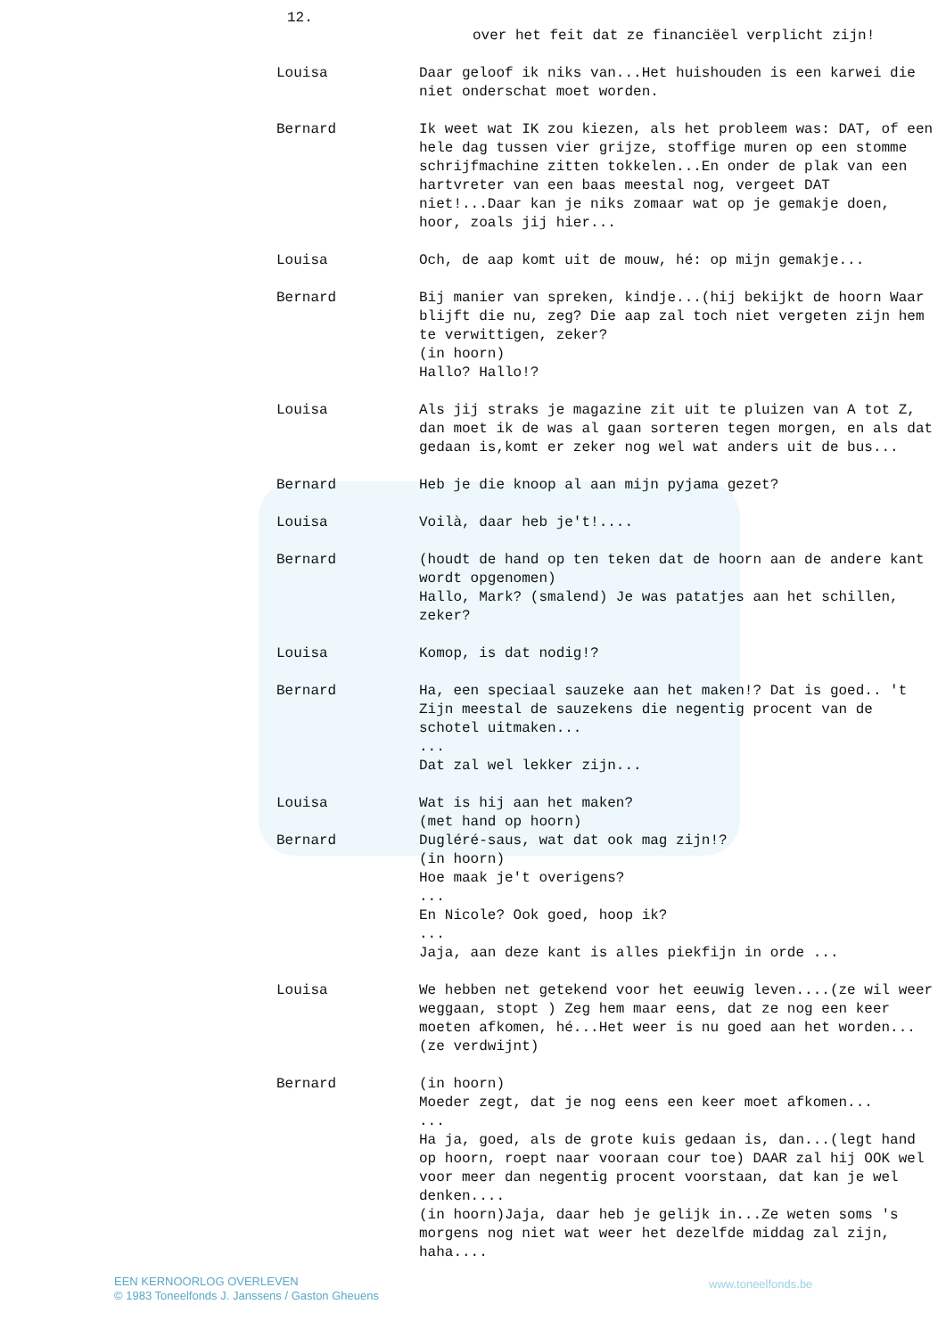12.
over het feit dat ze financiëel verplicht zijn!
Louisa Daar geloof ik niks van...Het huishouden is een karwei die niet onderschat moet worden.
Bernard Ik weet wat IK zou kiezen, als het probleem was: DAT, of een hele dag tussen vier grijze, stoffige muren op een stomme schrijfmachine zitten tokkelen...En onder de plak van een hartvreter van een baas meestal nog, vergeet DAT niet!...Daar kan je niks zomaar wat op je gemakje doen, hoor, zoals jij hier...
Louisa Och, de aap komt uit de mouw, hé: op mijn gemakje...
Bernard Bij manier van spreken, kindje...(hij bekijkt de hoorn Waar blijft die nu, zeg? Die aap zal toch niet vergeten zijn hem te verwittigen, zeker?
(in hoorn)
Hallo? Hallo!?
Louisa Als jij straks je magazine zit uit te pluizen van A tot Z, dan moet ik de was al gaan sorteren tegen morgen, en als dat gedaan is,komt er zeker nog wel wat anders uit de bus...
Bernard Heb je die knoop al aan mijn pyjama gezet?
Louisa Voilà, daar heb je't!....
Bernard (houdt de hand op ten teken dat de hoorn aan de andere kant wordt opgenomen)
Hallo, Mark? (smalend) Je was patatjes aan het schillen, zeker?
Louisa Komop, is dat nodig!?
Bernard Ha, een speciaal sauzeke aan het maken!? Dat is goed.. 't Zijn meestal de sauzekens die negentig procent van de schotel uitmaken...
...
Dat zal wel lekker zijn...
Louisa Wat is hij aan het maken?
(met hand op hoorn)
Bernard Dugléré-saus, wat dat ook mag zijn!?
(in hoorn)
Hoe maak je't overigens?
...
En Nicole? Ook goed, hoop ik?
...
Jaja, aan deze kant is alles piekfijn in orde ...
Louisa We hebben net getekend voor het eeuwig leven....(ze wil weer weggaan, stopt ) Zeg hem maar eens, dat ze nog een keer moeten afkomen, hé...Het weer is nu goed aan het worden...(ze verdwijnt)
Bernard (in hoorn)
Moeder zegt, dat je nog eens een keer moet afkomen...
...
Ha ja, goed, als de grote kuis gedaan is, dan...(legt hand op hoorn, roept naar vooraan cour toe) DAAR zal hij OOK wel voor meer dan negentig procent voorstaan, dat kan je wel denken....
(in hoorn)Jaja, daar heb je gelijk in...Ze weten soms 's morgens nog niet wat weer het dezelfde middag zal zijn, haha....
EEN KERNOORLOG OVERLEVEN
© 1983 Toneelfonds J. Janssens / Gaston Gheuens
www.toneelfonds.be